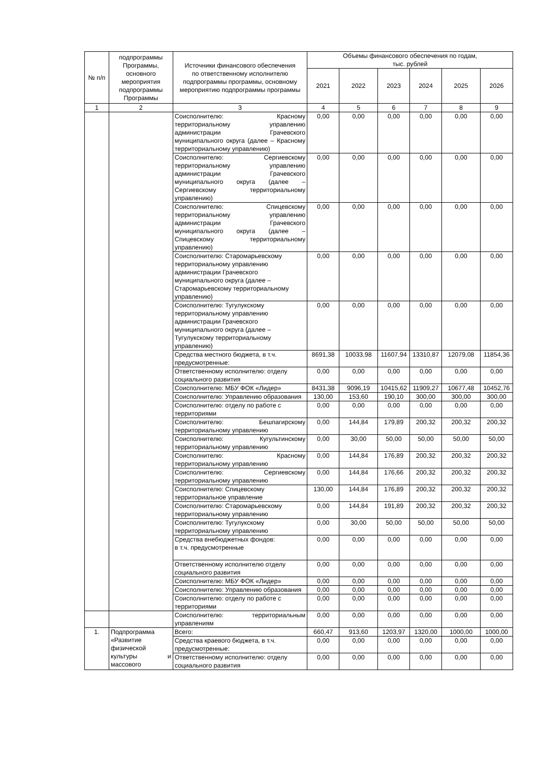| № п/п | подпрограммы Программы, основного мероприятия подпрограммы Программы | Источники финансового обеспечения по ответственному исполнителю подпрограммы программы, основному мероприятию подпрограммы программы | Объемы финансового обеспечения по годам, тыс. рублей | | | | | |
| --- | --- | --- | --- | --- | --- | --- | --- | --- |
| | | | 2021 | 2022 | 2023 | 2024 | 2025 | 2026 |
| 1 | 2 | 3 | 4 | 5 | 6 | 7 | 8 | 9 |
| | | Соисполнителю: Красному территориальному управлению администрации Грачевского муниципального округа (далее – Красному территориальному управлению) | 0,00 | 0,00 | 0,00 | 0,00 | 0,00 | 0,00 |
| | | Соисполнителю: Сергиевскому территориальному управлению администрации Грачевского муниципального округа (далее – Сергиевскому территориальному управлению) | 0,00 | 0,00 | 0,00 | 0,00 | 0,00 | 0,00 |
| | | Соисполнителю: Спицевскому территориальному управлению администрации Грачевского муниципального округа (далее – Спицевскому территориальному управлению) | 0,00 | 0,00 | 0,00 | 0,00 | 0,00 | 0,00 |
| | | Соисполнителю: Старомарьевскому территориальному управлению администрации Грачевского муниципального округа (далее – Старомарьевскому территориальному управлению) | 0,00 | 0,00 | 0,00 | 0,00 | 0,00 | 0,00 |
| | | Соисполнителю: Тугулукскому территориальному управлению администрации Грачевского муниципального округа (далее – Тугулукскому территориальному управлению) | 0,00 | 0,00 | 0,00 | 0,00 | 0,00 | 0,00 |
| | | Средства местного бюджета, в т.ч. предусмотренные: | 8691,38 | 10033,98 | 11607,94 | 13310,87 | 12079,08 | 11854,36 |
| | | Ответственному исполнителю: отделу социального развития | 0,00 | 0,00 | 0,00 | 0,00 | 0,00 | 0,00 |
| | | Соисполнителю: МБУ ФОК «Лидер» | 8431,38 | 9096,19 | 10415,62 | 11909,27 | 10677,48 | 10452,76 |
| | | Соисполнителю: Управлению образования | 130,00 | 153,60 | 190,10 | 300,00 | 300,00 | 300,00 |
| | | Соисполнителю: отделу по работе с территориями | 0,00 | 0,00 | 0,00 | 0,00 | 0,00 | 0,00 |
| | | Соисполнителю: Бешпагирскому территориальному управлению | 0,00 | 144,84 | 179,89 | 200,32 | 200,32 | 200,32 |
| | | Соисполнителю: Кугультинскому территориальному управлению | 0,00 | 30,00 | 50,00 | 50,00 | 50,00 | 50,00 |
| | | Соисполнителю: Красному территориальному управлению | 0,00 | 144,84 | 176,89 | 200,32 | 200,32 | 200,32 |
| | | Соисполнителю: Сергиевскому территориальному управлению | 0,00 | 144,84 | 176,66 | 200,32 | 200,32 | 200,32 |
| | | Соисполнителю: Спицевскому территориальное управление | 130,00 | 144,84 | 176,89 | 200,32 | 200,32 | 200,32 |
| | | Соисполнителю: Старомарьевскому территориальному управлению | 0,00 | 144,84 | 191,89 | 200,32 | 200,32 | 200,32 |
| | | Соисполнителю: Тугулукскому территориальному управлению | 0,00 | 30,00 | 50,00 | 50,00 | 50,00 | 50,00 |
| | | Средства внебюджетных фондов: в т.ч. предусмотренные | 0,00 | 0,00 | 0,00 | 0,00 | 0,00 | 0,00 |
| | | Ответственному исполнителю отделу социального развития | 0,00 | 0,00 | 0,00 | 0,00 | 0,00 | 0,00 |
| | | Соисполнителю: МБУ ФОК «Лидер» | 0,00 | 0,00 | 0,00 | 0,00 | 0,00 | 0,00 |
| | | Соисполнителю: Управлению образования | 0,00 | 0,00 | 0,00 | 0,00 | 0,00 | 0,00 |
| | | Соисполнителю: отделу по работе с территориями | 0,00 | 0,00 | 0,00 | 0,00 | 0,00 | 0,00 |
| | | Соисполнителю: территориальным управлениям | 0,00 | 0,00 | 0,00 | 0,00 | 0,00 | 0,00 |
| 1. | Подпрограмма «Развитие физической культуры и массового | Всего: | 660,47 | 913,60 | 1203,97 | 1320,00 | 1000,00 | 1000,00 |
| | | Средства краевого бюджета, в т.ч. предусмотренные: | 0,00 | 0,00 | 0,00 | 0,00 | 0,00 | 0,00 |
| | | Ответственному исполнителю: отделу социального развития | 0,00 | 0,00 | 0,00 | 0,00 | 0,00 | 0,00 |